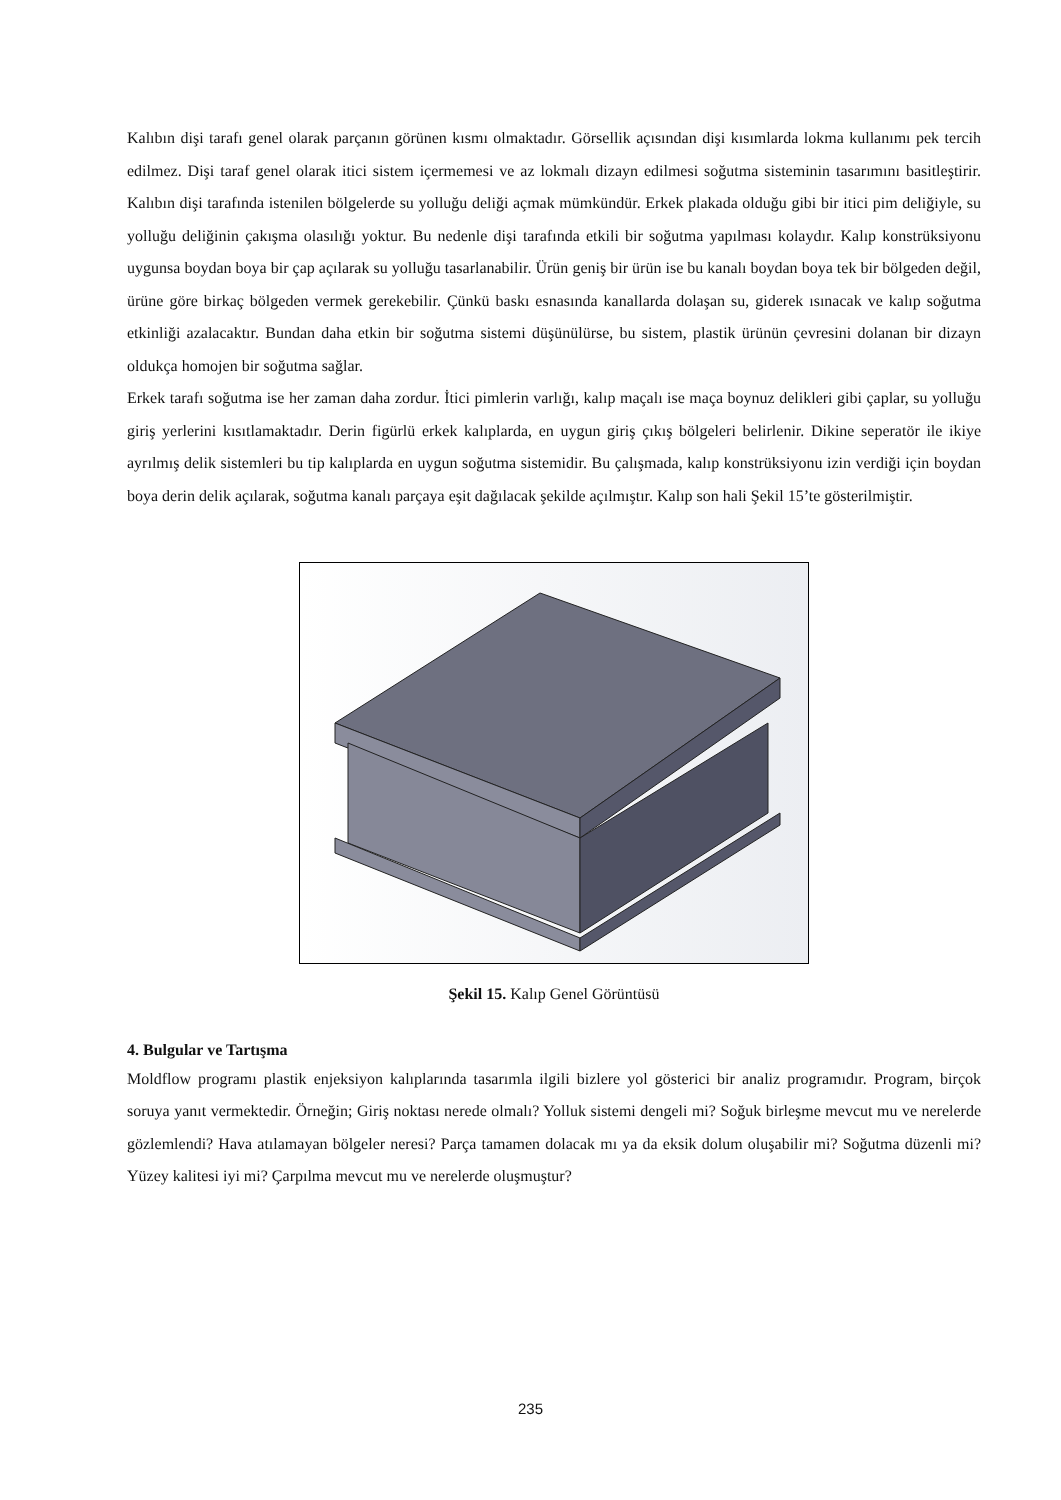Kalıbın dişi tarafı genel olarak parçanın görünen kısmı olmaktadır. Görsellik açısından dişi kısımlarda lokma kullanımı pek tercih edilmez. Dişi taraf genel olarak itici sistem içermemesi ve az lokmalı dizayn edilmesi soğutma sisteminin tasarımını basitleştirir. Kalıbın dişi tarafında istenilen bölgelerde su yolluğu deliği açmak mümkündür. Erkek plakada olduğu gibi bir itici pim deliğiyle, su yolluğu deliğinin çakışma olasılığı yoktur. Bu nedenle dişi tarafında etkili bir soğutma yapılması kolaydır. Kalıp konstrüksiyonu uygunsa boydan boya bir çap açılarak su yolluğu tasarlanabilir. Ürün geniş bir ürün ise bu kanalı boydan boya tek bir bölgeden değil, ürüne göre birkaç bölgeden vermek gerekebilir. Çünkü baskı esnasında kanallarda dolaşan su, giderek ısınacak ve kalıp soğutma etkinliği azalacaktır. Bundan daha etkin bir soğutma sistemi düşünülürse, bu sistem, plastik ürünün çevresini dolanan bir dizayn oldukça homojen bir soğutma sağlar.
Erkek tarafı soğutma ise her zaman daha zordur. İtici pimlerin varlığı, kalıp maçalı ise maça boynuz delikleri gibi çaplar, su yolluğu giriş yerlerini kısıtlamaktadır. Derin figürlü erkek kalıplarda, en uygun giriş çıkış bölgeleri belirlenir. Dikine seperatör ile ikiye ayrılmış delik sistemleri bu tip kalıplarda en uygun soğutma sistemidir. Bu çalışmada, kalıp konstrüksiyonu izin verdiği için boydan boya derin delik açılarak, soğutma kanalı parçaya eşit dağılacak şekilde açılmıştır. Kalıp son hali Şekil 15’te gösterilmiştir.
Şekil 15. Kalıp Genel Görüntüsü
4. Bulgular ve Tartışma
Moldflow programı plastik enjeksiyon kalıplarında tasarımla ilgili bizlere yol gösterici bir analiz programıdır. Program, birçok soruya yanıt vermektedir. Örneğin; Giriş noktası nerede olmalı? Yolluk sistemi dengeli mi? Soğuk birleşme mevcut mu ve nerelerde gözlemlendi? Hava atılamayan bölgeler neresi? Parça tamamen dolacak mı ya da eksik dolum oluşabilir mi? Soğutma düzenli mi? Yüzey kalitesi iyi mi? Çarpılma mevcut mu ve nerelerde oluşmuştur?
235